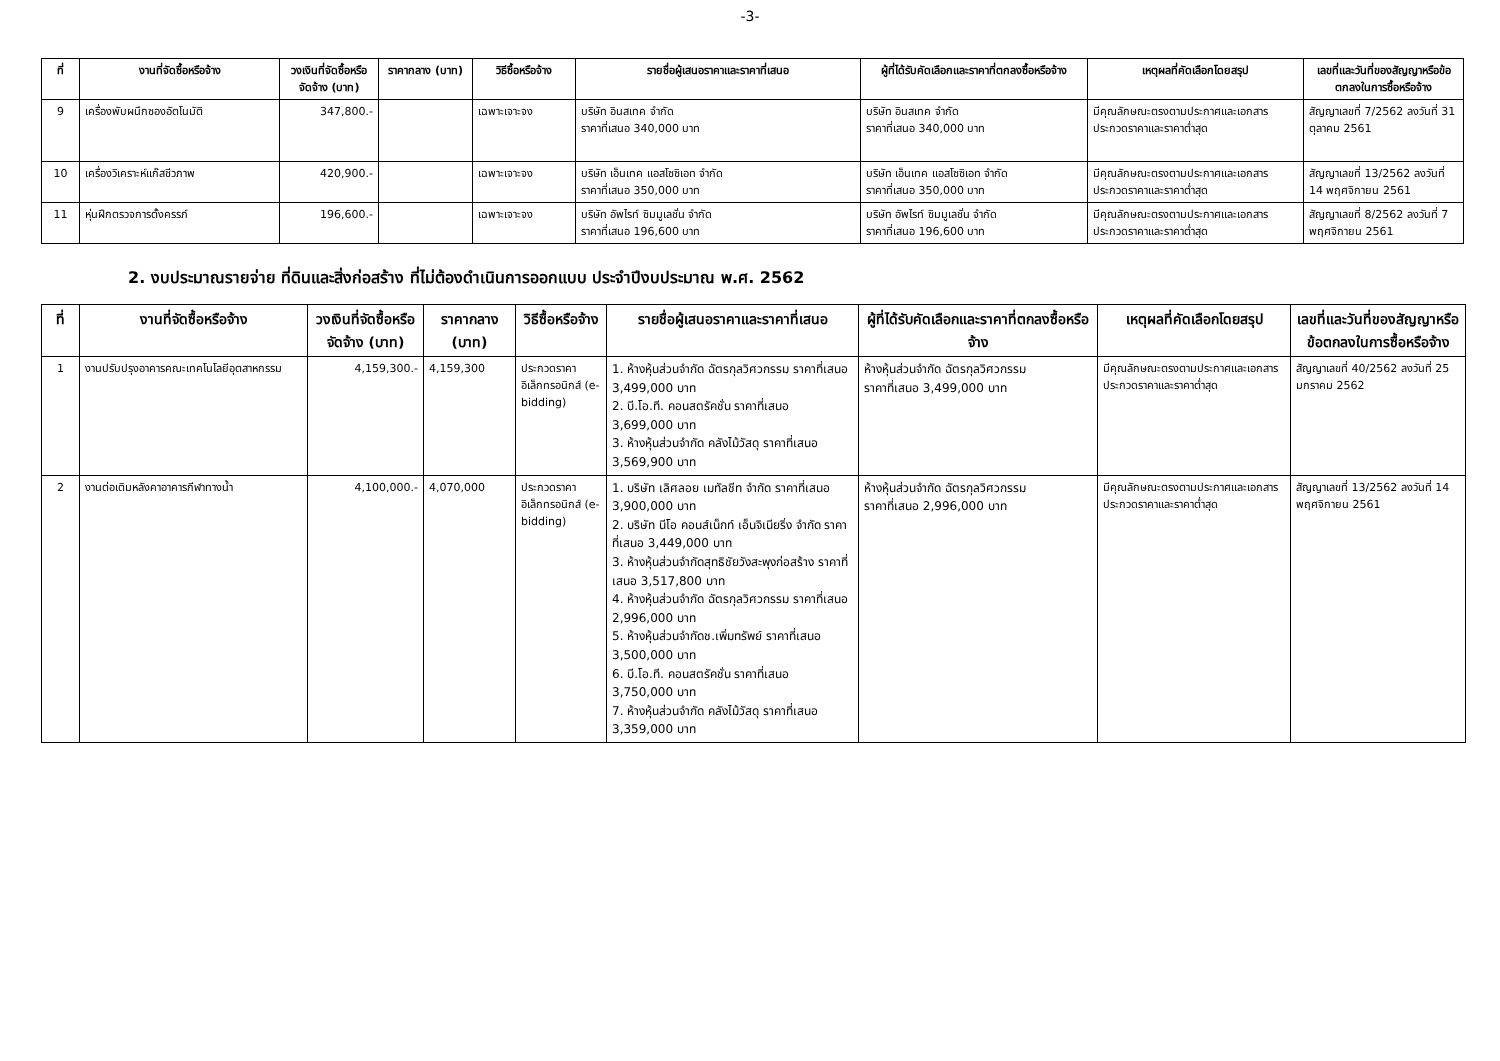-3-
| ที่ | งานที่จัดซื้อหรือจ้าง | วงเงินที่จัดซื้อหรือจัดจ้าง (บาท) | ราคากลาง (บาท) | วิธีซื้อหรือจ้าง | รายชื่อผู้เสนอราคาและราคาที่เสนอ | ผู้ที่ได้รับคัดเลือกและราคาที่ตกลงซื้อหรือจ้าง | เหตุผลที่คัดเลือกโดยสรุป | เลขที่และวันที่ของสัญญาหรือข้อตกลงในการซื้อหรือจ้าง |
| --- | --- | --- | --- | --- | --- | --- | --- | --- |
| 9 | เครื่องพับผนึกซองอัตโนมัติ | 347,800.- | | เฉพาะเจาะจง | บริษัท อินสเทค จำกัด ราคาที่เสนอ 340,000 บาท | บริษัท อินสเทค จำกัด ราคาที่เสนอ 340,000 บาท | มีคุณลักษณะตรงตามประกาศและเอกสารประกวดราคาและราคาต่ำสุด | สัญญาเลขที่ 7/2562 ลงวันที่ 31 ตุลาคม 2561 |
| 10 | เครื่องวิเคราะห์แก๊สชีวภาพ | 420,900.- | | เฉพาะเจาะจง | บริษัท เอ็นเทค แอสโซซิเอท จำกัด ราคาที่เสนอ 350,000 บาท | บริษัท เอ็นเทค แอสโซซิเอท จำกัด ราคาที่เสนอ 350,000 บาท | มีคุณลักษณะตรงตามประกาศและเอกสารประกวดราคาและราคาต่ำสุด | สัญญาเลขที่ 13/2562 ลงวันที่ 14 พฤศจิกายน 2561 |
| 11 | หุ่นฝึกตรวจการตั้งครรภ์ | 196,600.- | | เฉพาะเจาะจง | บริษัท อัพไรท์ ซิมมูเลชั่น จำกัด ราคาที่เสนอ 196,600 บาท | บริษัท อัพไรท์ ซิมมูเลชั่น จำกัด ราคาที่เสนอ 196,600 บาท | มีคุณลักษณะตรงตามประกาศและเอกสารประกวดราคาและราคาต่ำสุด | สัญญาเลขที่ 8/2562 ลงวันที่ 7 พฤศจิกายน 2561 |
2. งบประมาณรายจ่าย ที่ดินและสิ่งก่อสร้าง ที่ไม่ต้องดำเนินการออกแบบ ประจำปีงบประมาณ พ.ศ. 2562
| ที่ | งานที่จัดซื้อหรือจ้าง | วงเงินที่จัดซื้อหรือจัดจ้าง (บาท) | ราคากลาง (บาท) | วิธีซื้อหรือจ้าง | รายชื่อผู้เสนอราคาและราคาที่เสนอ | ผู้ที่ได้รับคัดเลือกและราคาที่ตกลงซื้อหรือจ้าง | เหตุผลที่คัดเลือกโดยสรุป | เลขที่และวันที่ของสัญญาหรือข้อตกลงในการซื้อหรือจ้าง |
| --- | --- | --- | --- | --- | --- | --- | --- | --- |
| 1 | งานปรับปรุงอาคารคณะเทคโนโลยีอุตสาหกรรม | 4,159,300.- | 4,159,300 | ประกวดราคาอิเล็กทรอนิกส์ (e-bidding) | 1. ห้างหุ้นส่วนจำกัด ฉัตรกุลวิศวกรรม ราคาที่เสนอ 3,499,000 บาท 2. บี.โอ.ที. คอนสตรัคชั่น ราคาที่เสนอ 3,699,000 บาท 3. ห้างหุ้นส่วนจำกัด คลังไม้วัสดุ ราคาที่เสนอ 3,569,900 บาท | ห้างหุ้นส่วนจำกัด ฉัตรกุลวิศวกรรม ราคาที่เสนอ 3,499,000 บาท | มีคุณลักษณะตรงตามประกาศและเอกสารประกวดราคาและราคาต่ำสุด | สัญญาเลขที่ 40/2562 ลงวันที่ 25 มกราคม 2562 |
| 2 | งานต่อเติมหลังคาอาคารกีฬาทางน้ำ | 4,100,000.- | 4,070,000 | ประกวดราคาอิเล็กทรอนิกส์ (e-bidding) | 1. บริษัท เลิศลอย เมทัลชีท จำกัด ราคาที่เสนอ 3,900,000 บาท 2. บริษัท นีโอ คอนส์เน็กท์ เอ็นจิเนียริ่ง จำกัด ราคาที่เสนอ 3,449,000 บาท 3. ห้างหุ้นส่วนจำกัดสุทธิชัยวังสะพุงก่อสร้าง ราคาที่เสนอ 3,517,800 บาท 4. ห้างหุ้นส่วนจำกัด ฉัตรกุลวิศวกรรม ราคาที่เสนอ 2,996,000 บาท 5. ห้างหุ้นส่วนจำกัดช.เพิ่มทรัพย์ ราคาที่เสนอ 3,500,000 บาท 6. บี.โอ.ที. คอนสตรัคชั่น ราคาที่เสนอ 3,750,000 บาท 7. ห้างหุ้นส่วนจำกัด คลังไม้วัสดุ ราคาที่เสนอ 3,359,000 บาท | ห้างหุ้นส่วนจำกัด ฉัตรกุลวิศวกรรม ราคาที่เสนอ 2,996,000 บาท | มีคุณลักษณะตรงตามประกาศและเอกสารประกวดราคาและราคาต่ำสุด | สัญญาเลขที่ 13/2562 ลงวันที่ 14 พฤศจิกายน 2561 |